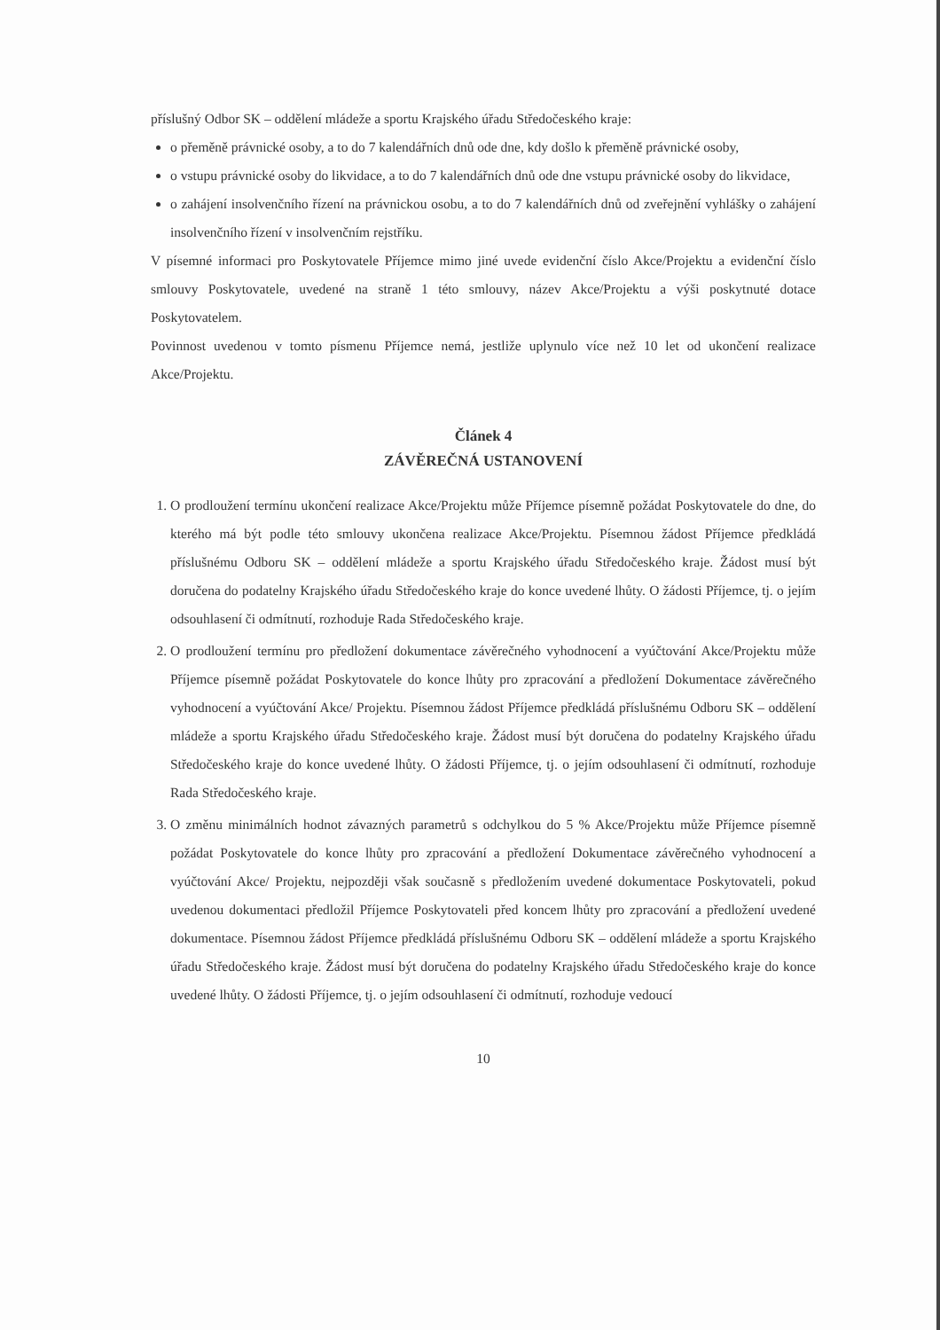příslušný Odbor SK – oddělení mládeže a sportu Krajského úřadu Středočeského kraje:
o přeměně právnické osoby, a to do 7 kalendářních dnů ode dne, kdy došlo k přeměně právnické osoby,
o vstupu právnické osoby do likvidace, a to do 7 kalendářních dnů ode dne vstupu právnické osoby do likvidace,
o zahájení insolvenčního řízení na právnickou osobu, a to do 7 kalendářních dnů od zveřejnění vyhlášky o zahájení insolvenčního řízení v insolvenčním rejstříku.
V písemné informaci pro Poskytovatele Příjemce mimo jiné uvede evidenční číslo Akce/Projektu a evidenční číslo smlouvy Poskytovatele, uvedené na straně 1 této smlouvy, název Akce/Projektu a výši poskytnuté dotace Poskytovatelem.
Povinnost uvedenou v tomto písmenu Příjemce nemá, jestliže uplynulo více než 10 let od ukončení realizace Akce/Projektu.
Článek 4
ZÁVĚREČNÁ USTANOVENÍ
1. O prodloužení termínu ukončení realizace Akce/Projektu může Příjemce písemně požádat Poskytovatele do dne, do kterého má být podle této smlouvy ukončena realizace Akce/Projektu. Písemnou žádost Příjemce předkládá příslušnému Odboru SK – oddělení mládeže a sportu Krajského úřadu Středočeského kraje. Žádost musí být doručena do podatelny Krajského úřadu Středočeského kraje do konce uvedené lhůty. O žádosti Příjemce, tj. o jejím odsouhlasení či odmítnutí, rozhoduje Rada Středočeského kraje.
2. O prodloužení termínu pro předložení dokumentace závěrečného vyhodnocení a vyúčtování Akce/Projektu může Příjemce písemně požádat Poskytovatele do konce lhůty pro zpracování a předložení Dokumentace závěrečného vyhodnocení a vyúčtování Akce/ Projektu. Písemnou žádost Příjemce předkládá příslušnému Odboru SK – oddělení mládeže a sportu Krajského úřadu Středočeského kraje. Žádost musí být doručena do podatelny Krajského úřadu Středočeského kraje do konce uvedené lhůty. O žádosti Příjemce, tj. o jejím odsouhlasení či odmítnutí, rozhoduje Rada Středočeského kraje.
3. O změnu minimálních hodnot závazných parametrů s odchylkou do 5 % Akce/Projektu může Příjemce písemně požádat Poskytovatele do konce lhůty pro zpracování a předložení Dokumentace závěrečného vyhodnocení a vyúčtování Akce/ Projektu, nejpozději však současně s předložením uvedené dokumentace Poskytovateli, pokud uvedenou dokumentaci předložil Příjemce Poskytovateli před koncem lhůty pro zpracování a předložení uvedené dokumentace. Písemnou žádost Příjemce předkládá příslušnému Odboru SK – oddělení mládeže a sportu Krajského úřadu Středočeského kraje. Žádost musí být doručena do podatelny Krajského úřadu Středočeského kraje do konce uvedené lhůty. O žádosti Příjemce, tj. o jejím odsouhlasení či odmítnutí, rozhoduje vedoucí
10